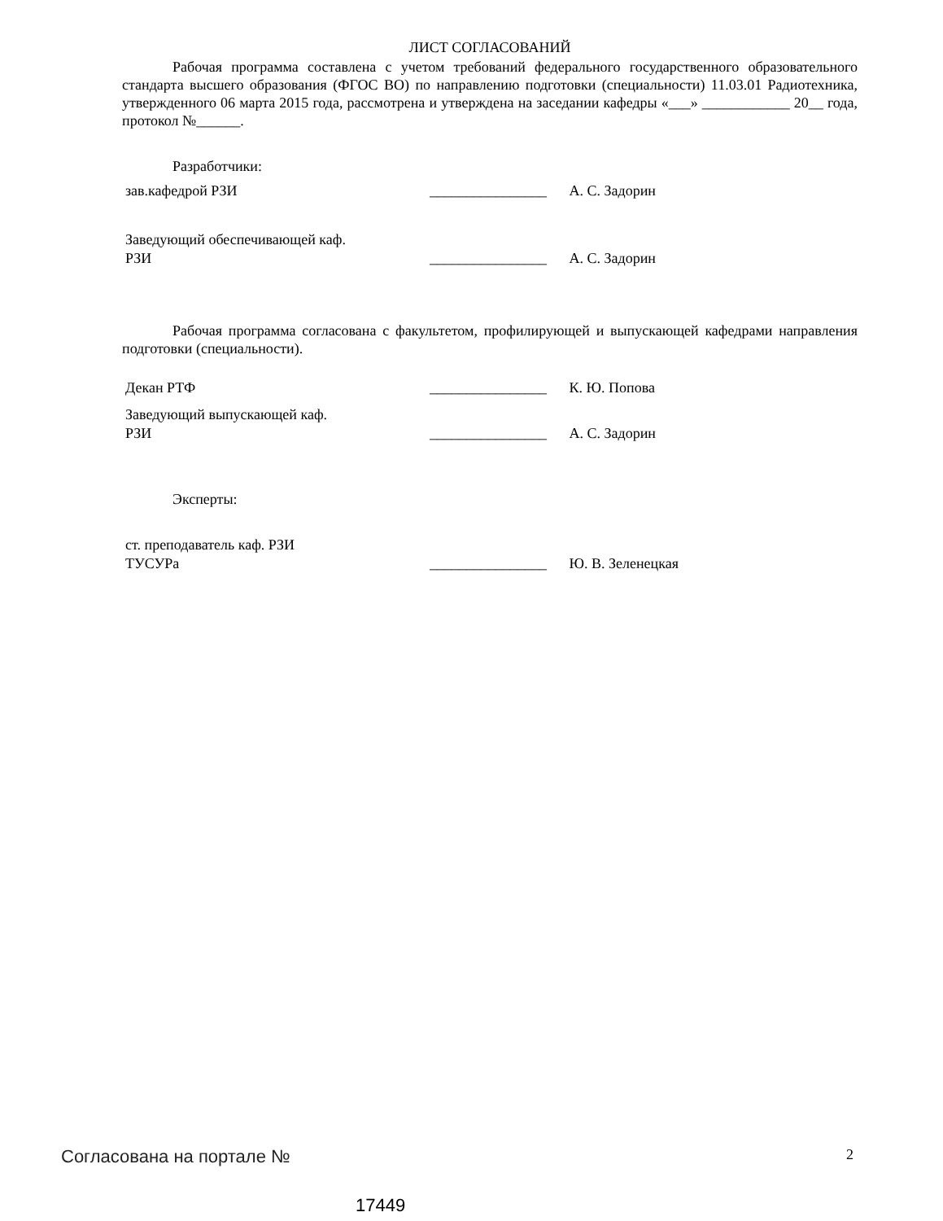ЛИСТ СОГЛАСОВАНИЙ
Рабочая программа составлена с учетом требований федерального государственного образовательного стандарта высшего образования (ФГОС ВО) по направлению подготовки (специальности) 11.03.01 Радиотехника, утвержденного 06 марта 2015 года, рассмотрена и утверждена на заседании кафедры «___» ____________ 20__ года, протокол №______.
Разработчики:
зав.кафедрой РЗИ
________________
А. С. Задорин
Заведующий обеспечивающей каф.
РЗИ
________________
А. С. Задорин
Рабочая программа согласована с факультетом, профилирующей и выпускающей кафедрами направления подготовки (специальности).
Декан РТФ
________________
К. Ю. Попова
Заведующий выпускающей каф.
РЗИ
________________
А. С. Задорин
Эксперты:
ст. преподаватель каф. РЗИ
ТУСУРа
________________
Ю. В. Зеленецкая
Согласована на портале № 2
17449